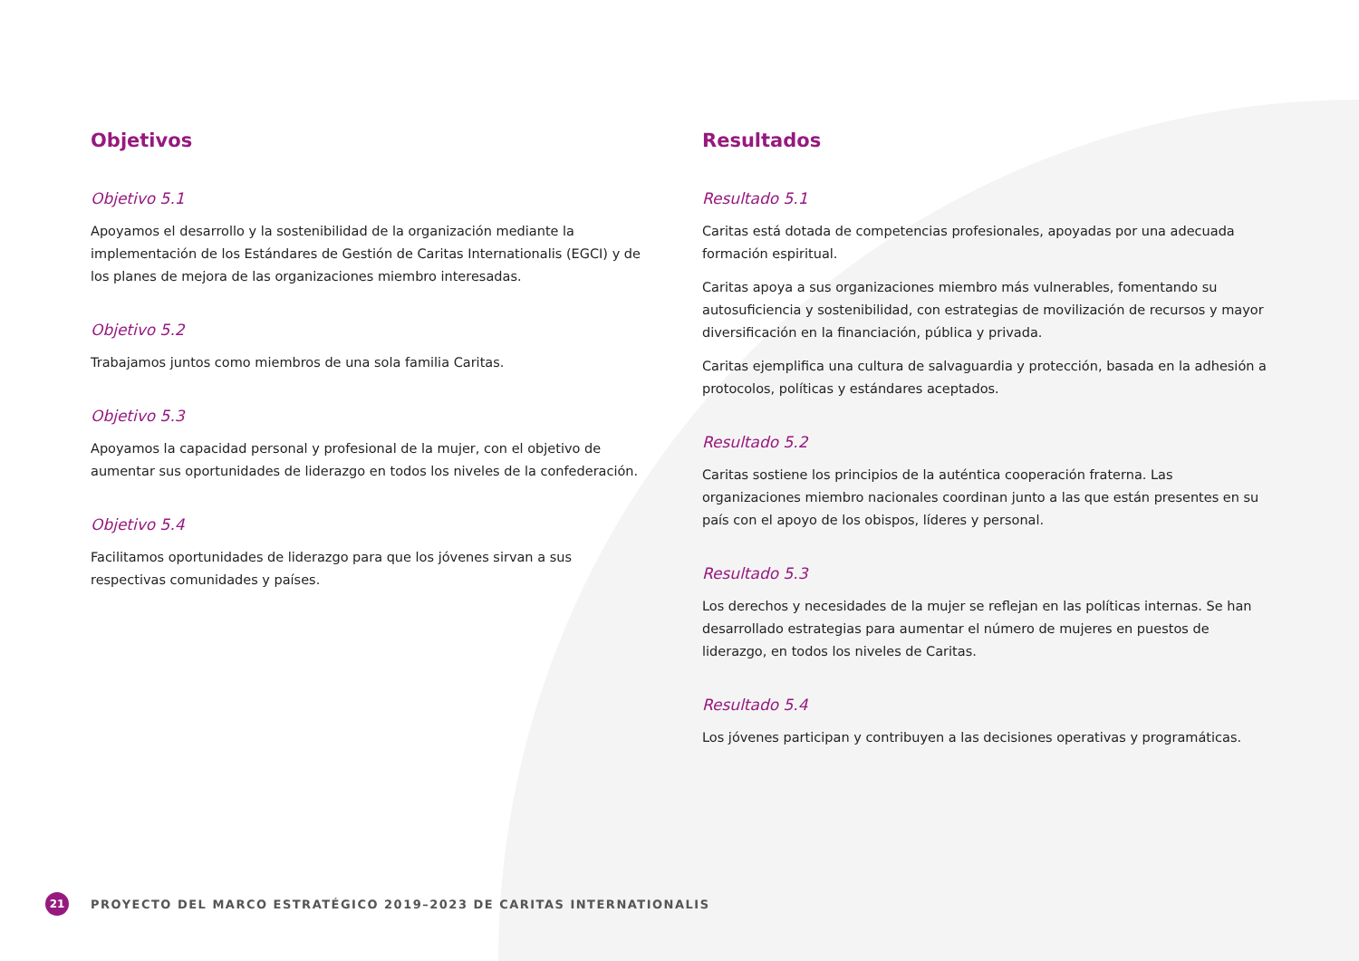Objetivos
Objetivo 5.1
Apoyamos el desarrollo y la sostenibilidad de la organización mediante la implementación de los Estándares de Gestión de Caritas Internationalis (EGCI) y de los planes de mejora de las organizaciones miembro interesadas.
Objetivo 5.2
Trabajamos juntos como miembros de una sola familia Caritas.
Objetivo 5.3
Apoyamos la capacidad personal y profesional de la mujer, con el objetivo de aumentar sus oportunidades de liderazgo en todos los niveles de la confederación.
Objetivo 5.4
Facilitamos oportunidades de liderazgo para que los jóvenes sirvan a sus respectivas comunidades y países.
Resultados
Resultado 5.1
Caritas está dotada de competencias profesionales, apoyadas por una adecuada formación espiritual.
Caritas apoya a sus organizaciones miembro más vulnerables, fomentando su autosuficiencia y sostenibilidad, con estrategias de movilización de recursos y mayor diversificación en la financiación, pública y privada.
Caritas ejemplifica una cultura de salvaguardia y protección, basada en la adhesión a protocolos, políticas y estándares aceptados.
Resultado 5.2
Caritas sostiene los principios de la auténtica cooperación fraterna. Las organizaciones miembro nacionales coordinan junto a las que están presentes en su país con el apoyo de los obispos, líderes y personal.
Resultado 5.3
Los derechos y necesidades de la mujer se reflejan en las políticas internas. Se han desarrollado estrategias para aumentar el número de mujeres en puestos de liderazgo, en todos los niveles de Caritas.
Resultado 5.4
Los jóvenes participan y contribuyen a las decisiones operativas y programáticas.
21
PROYECTO DEL MARCO ESTRATÉGICO 2019–2023 DE CARITAS INTERNATIONALIS